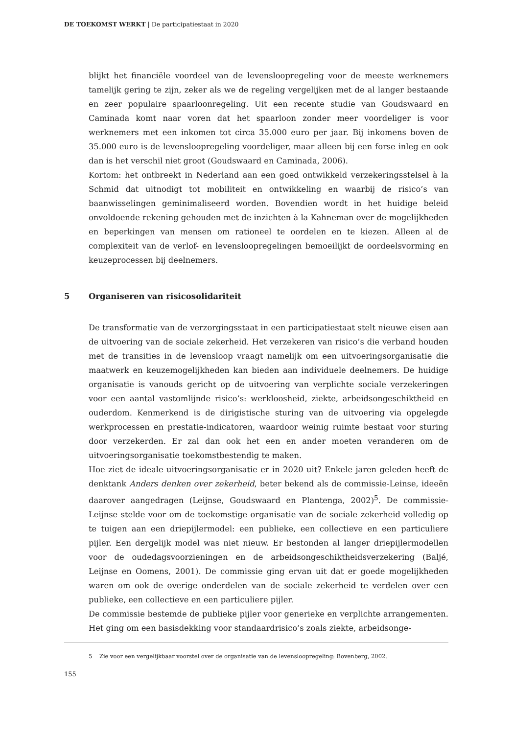DE TOEKOMST WERKT | De participatiestaat in 2020
blijkt het financiële voordeel van de levensloopregeling voor de meeste werknemers tamelijk gering te zijn, zeker als we de regeling vergelijken met de al langer bestaande en zeer populaire spaarloonregeling. Uit een recente studie van Goudswaard en Caminada komt naar voren dat het spaarloon zonder meer voordeliger is voor werknemers met een inkomen tot circa 35.000 euro per jaar. Bij inkomens boven de 35.000 euro is de levensloopregeling voordeliger, maar alleen bij een forse inleg en ook dan is het verschil niet groot (Goudswaard en Caminada, 2006).
Kortom: het ontbreekt in Nederland aan een goed ontwikkeld verzekeringsstelsel à la Schmid dat uitnodigt tot mobiliteit en ontwikkeling en waarbij de risico’s van baanwisselingen geminimaliseerd worden. Bovendien wordt in het huidige beleid onvoldoende rekening gehouden met de inzichten à la Kahneman over de mogelijkheden en beperkingen van mensen om rationeel te oordelen en te kiezen. Alleen al de complexiteit van de verlof- en levensloopregelingen bemoeilijkt de oordeelsvorming en keuzeprocessen bij deelnemers.
5 Organiseren van risicosolidariteit
De transformatie van de verzorgingsstaat in een participatiestaat stelt nieuwe eisen aan de uitvoering van de sociale zekerheid. Het verzekeren van risico’s die verband houden met de transities in de levensloop vraagt namelijk om een uitvoeringsorganisatie die maatwerk en keuzemogelijkheden kan bieden aan individuele deelnemers. De huidige organisatie is vanouds gericht op de uitvoering van verplichte sociale verzekeringen voor een aantal vastomlijnde risico’s: werkloosheid, ziekte, arbeidsongeschiktheid en ouderdom. Kenmerkend is de dirigistische sturing van de uitvoering via opgelegde werkprocessen en prestatie-indicatoren, waardoor weinig ruimte bestaat voor sturing door verzekerden. Er zal dan ook het een en ander moeten veranderen om de uitvoeringsorganisatie toekomstbestendig te maken.
Hoe ziet de ideale uitvoeringsorganisatie er in 2020 uit? Enkele jaren geleden heeft de denktank Anders denken over zekerheid, beter bekend als de commissie-Leinse, ideeën daarover aangedragen (Leijnse, Goudswaard en Plantenga, 2002)<sup>5</sup>. De commissie-Leijnse stelde voor om de toekomstige organisatie van de sociale zekerheid volledig op te tuigen aan een driepijlermodel: een publieke, een collectieve en een particuliere pijler. Een dergelijk model was niet nieuw. Er bestonden al langer driepijlermodellen voor de oudedagsvoorzieningen en de arbeidsongeschiktheidsverzekering (Baljé, Leijnse en Oomens, 2001). De commissie ging ervan uit dat er goede mogelijkheden waren om ook de overige onderdelen van de sociale zekerheid te verdelen over een publieke, een collectieve en een particuliere pijler.
De commissie bestemde de publieke pijler voor generieke en verplichte arrangementen. Het ging om een basisdekking voor standaardrisico’s zoals ziekte, arbeidsonge-
5 Zie voor een vergelijkbaar voorstel over de organisatie van de levensloopregeling: Bovenberg, 2002.
155